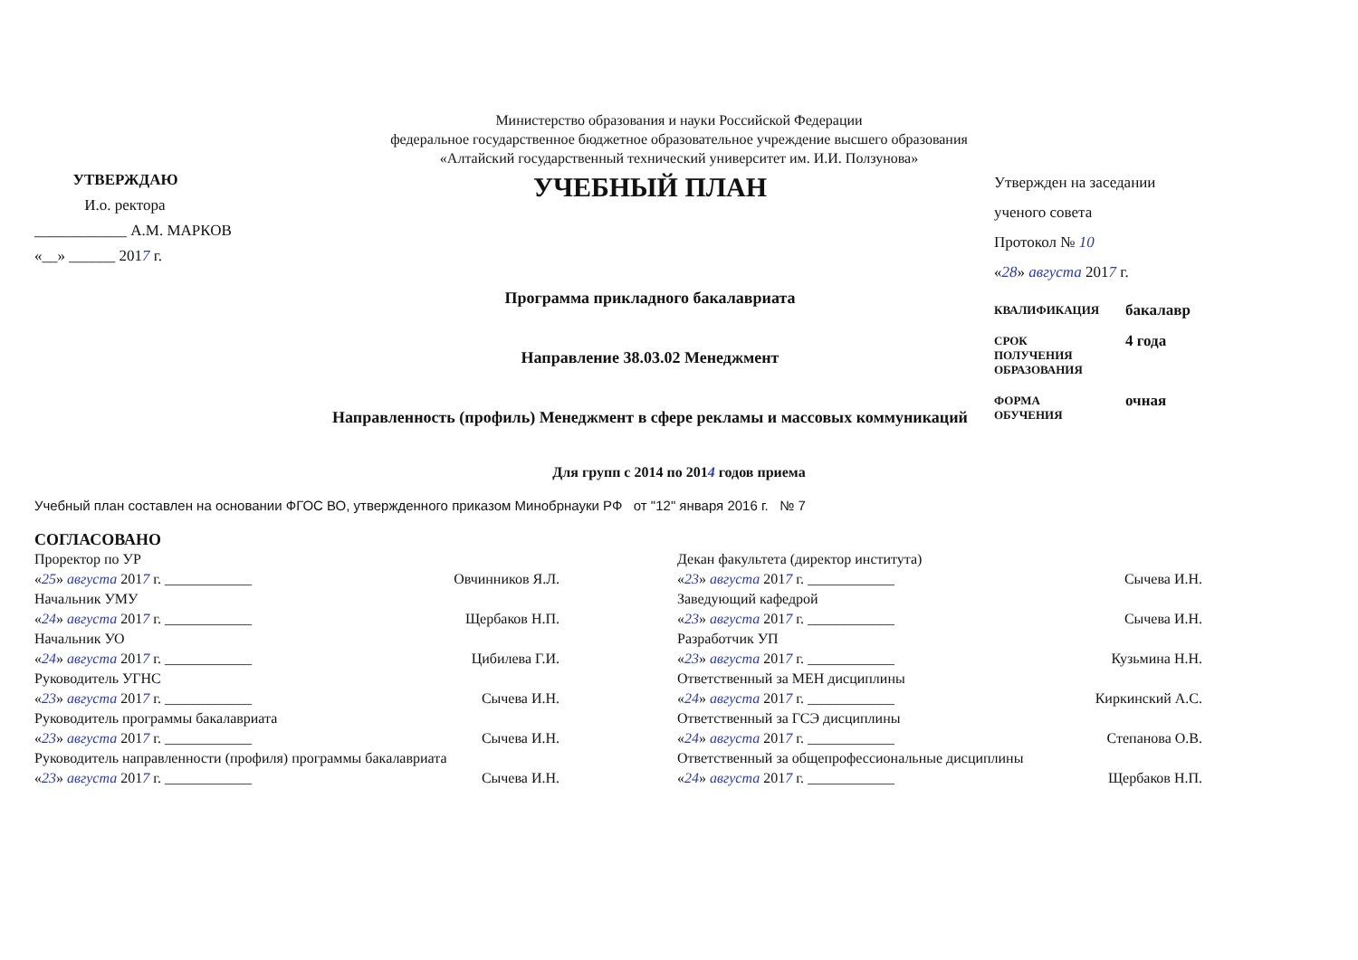Министерство образования и науки Российской Федерации
федеральное государственное бюджетное образовательное учреждение высшего образования
«Алтайский государственный технический университет им. И.И. Ползунова»
УТВЕРЖДАЮ
И.о. ректора
____________ А.М. МАРКОВ
«__» ______ 2017 г.
УЧЕБНЫЙ ПЛАН
Программа прикладного бакалавриата
Направление 38.03.02 Менеджмент
Направленность (профиль) Менеджмент в сфере рекламы и массовых коммуникаций
Утвержден на заседании
ученого совета
Протокол № 10
«28» августа 2017 г.
КВАЛИФИКАЦИЯ
бакалавр
СРОК
ПОЛУЧЕНИЯ
ОБРАЗОВАНИЯ
4 года
ФОРМА
ОБУЧЕНИЯ
очная
Для групп с 2014 по 2014 годов приема
Учебный план составлен на основании ФГОС ВО, утвержденного приказом Минобрнауки РФ от "12" января 2016 г. № 7
СОГЛАСОВАНО
Проректор по УР
«25» августа 2017 г. ____________ Овчинников Я.Л.
Начальник УМУ
«24» августа 2017 г. ____________ Щербаков Н.П.
Начальник УО
«24» августа 2017 г. ____________ Цибилева Г.И.
Руководитель УГНС
«23» августа 2017 г. ____________ Сычева И.Н.
Руководитель программы бакалавриата
«23» августа 2017 г. ____________ Сычева И.Н.
Руководитель направленности (профиля) программы бакалавриата
«23» августа 2017 г. ____________ Сычева И.Н.
Декан факультета (директор института)
«23» августа 2017 г. ____________ Сычева И.Н.
Заведующий кафедрой
«23» августа 2017 г. ____________ Сычева И.Н.
Разработчик УП
«23» августа 2017 г. ____________ Кузьмина Н.Н.
Ответственный за МЕН дисциплины
«24» августа 2017 г. ____________ Киркинский А.С.
Ответственный за ГСЭ дисциплины
«24» августа 2017 г. ____________ Степанова О.В.
Ответственный за общепрофессиональные дисциплины
«24» августа 2017 г. ____________ Щербаков Н.П.